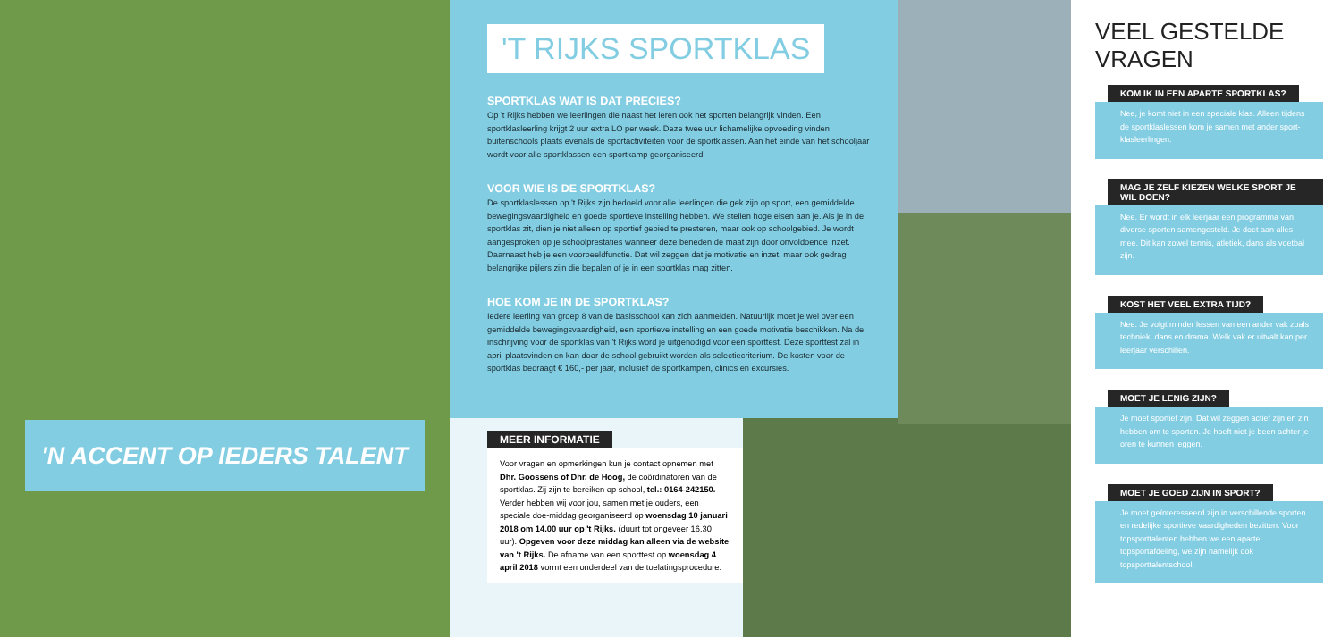'N ACCENT OP IEDERS TALENT
'T RIJKS SPORTKLAS
SPORTKLAS WAT IS DAT PRECIES?
Op 't Rijks hebben we leerlingen die naast het leren ook het sporten belangrijk vinden. Een sportklasleerling krijgt 2 uur extra LO per week. Deze twee uur lichamelijke opvoeding vinden buitenschools plaats evenals de sportactiviteiten voor de sportklassen. Aan het einde van het schooljaar wordt voor alle sportklassen een sportkamp georganiseerd.
VOOR WIE IS DE SPORTKLAS?
De sportklaslessen op 't Rijks zijn bedoeld voor alle leerlingen die gek zijn op sport, een gemiddelde bewegingsvaardigheid en goede sportieve instelling hebben. We stellen hoge eisen aan je. Als je in de sportklas zit, dien je niet alleen op sportief gebied te presteren, maar ook op schoolgebied. Je wordt aangesproken op je schoolprestaties wanneer deze beneden de maat zijn door onvoldoende inzet. Daarnaast heb je een voorbeeldfunctie. Dat wil zeggen dat je motivatie en inzet, maar ook gedrag belangrijke pijlers zijn die bepalen of je in een sportklas mag zitten.
HOE KOM JE IN DE SPORTKLAS?
Iedere leerling van groep 8 van de basisschool kan zich aanmelden. Natuurlijk moet je wel over een gemiddelde bewegingsvaardigheid, een sportieve instelling en een goede motivatie beschikken. Na de inschrijving voor de sportklas van 't Rijks word je uitgenodigd voor een sporttest. Deze sporttest zal in april plaatsvinden en kan door de school gebruikt worden als selectiecriterium. De kosten voor de sportklas bedraagt € 160,- per jaar, inclusief de sportkampen, clinics en excursies.
MEER INFORMATIE
Voor vragen en opmerkingen kun je contact opnemen met Dhr. Goossens of Dhr. de Hoog, de coördinatoren van de sportklas. Zij zijn te bereiken op school, tel.: 0164-242150. Verder hebben wij voor jou, samen met je ouders, een speciale doe-middag georganiseerd op woensdag 10 januari 2018 om 14.00 uur op 't Rijks. (duurt tot ongeveer 16.30 uur). Opgeven voor deze middag kan alleen via de website van 't Rijks. De afname van een sporttest op woensdag 4 april 2018 vormt een onderdeel van de toelatingsprocedure.
VEEL GESTELDE VRAGEN
KOM IK IN EEN APARTE SPORTKLAS?
Nee, je komt niet in een speciale klas. Alleen tijdens de sportklaslessen kom je samen met ander sport-klasleerlingen.
MAG JE ZELF KIEZEN WELKE SPORT JE WIL DOEN?
Nee. Er wordt in elk leerjaar een programma van diverse sporten samengesteld. Je doet aan alles mee. Dit kan zowel tennis, atletiek, dans als voetbal zijn.
KOST HET VEEL EXTRA TIJD?
Nee. Je volgt minder lessen van een ander vak zoals techniek, dans en drama. Welk vak er uitvalt kan per leerjaar verschillen.
MOET JE LENIG ZIJN?
Je moet sportief zijn. Dat wil zeggen actief zijn en zin hebben om te sporten. Je hoeft niet je been achter je oren te kunnen leggen.
MOET JE GOED ZIJN IN SPORT?
Je moet geïnteresseerd zijn in verschillende sporten en redelijke sportieve vaardigheden bezitten. Voor topsporttalenten hebben we een aparte topsportafdeling, we zijn namelijk ook topsporttalentschool.